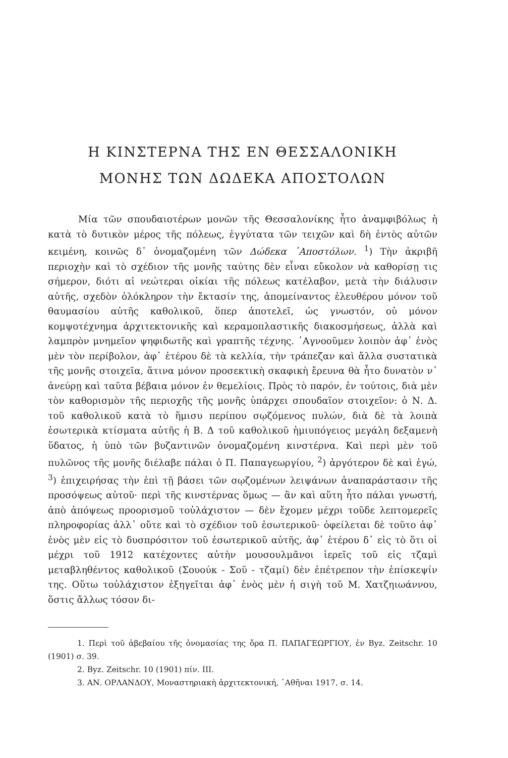Η ΚΙΝΣΤΕΡΝΑ ΤΗΣ ΕΝ ΘΕΣΣΑΛΟΝΙΚΗ
ΜΟΝΗΣ ΤΩΝ ΔΩΔΕΚΑ ΑΠΟΣΤΟΛΩΝ
Μία τῶν σπουδαιοτέρων μονῶν τῆς Θεσσαλονίκης ἦτο ἀναμφιβόλως ἡ κατὰ τὸ δυτικὸν μέρος τῆς πόλεως, ἐγγύτατα τῶν τειχῶν καὶ δὴ ἐντὸς αὐτῶν κειμένη, κοινῶς δ᾽ ὀνομαζομένη τῶν Δώδεκα ᾽Αποστόλων. <sup>1</sup>) Τὴν ἀκριβῆ περιοχὴν καὶ τὸ σχέδιον τῆς μονῆς ταύτης δὲν εἶναι εὔκολον νὰ καθορίσῃ τις σήμερον, διότι αἱ νεώτεραι οἰκίαι τῆς πόλεως κατέλαβον, μετὰ τὴν διάλυσιν αὐτῆς, σχεδὸν ὁλόκληρον τὴν ἔκτασίν της, ἀπομείναντος ἐλευθέρου μόνον τοῦ θαυμασίου αὐτῆς καθολικοῦ, ὅπερ ἀποτελεῖ, ὡς γνωστόν, οὐ μόνον κομψοτέχνημα ἀρχιτεκτονικῆς καὶ κεραμοπλαστικῆς διακοσμήσεως, ἀλλὰ καὶ λαμπρὸν μνημεῖον ψηφιδωτῆς καὶ γραπτῆς τέχνης. ᾽Αγνοοῦμεν λοιπὸν ἀφ᾽ ἑνὸς μὲν τὸν περίβολον, ἀφ᾽ ἑτέρου δὲ τὰ κελλία, τὴν τράπεζαν καὶ ἄλλα συστατικὰ τῆς μονῆς στοιχεῖα, ἅτινα μόνον προσεκτικὴ σκαφικὴ ἔρευνα θὰ ἦτο δυνατὸν ν᾽ ἀνεύρῃ καὶ ταῦτα βέβαια μόνον ἐν θεμελίοις. Πρὸς τὸ παρόν, ἐν τούτοις, διὰ μὲν τὸν καθορισμὸν τῆς περιοχῆς τῆς μονῆς ὑπάρχει σπουδαῖον στοιχεῖον: ὁ Ν. Δ. τοῦ καθολικοῦ κατὰ τὸ ἥμισυ περίπου σῳζόμενος πυλών, διὰ δὲ τὰ λοιπὰ ἐσωτερικὰ κτίσματα αὐτῆς ἡ Β. Δ τοῦ καθολικοῦ ἡμιυπόγειος μεγάλη δεξαμενὴ ὕδατος, ἡ ὑπὸ τῶν βυζαντινῶν ὀνομαζομένη κινστέρνα. Καὶ περὶ μὲν τοῦ πυλῶνος τῆς μονῆς διέλαβε πάλαι ὁ Π. Παπαγεωργίου, <sup>2</sup>) ἀργότερον δὲ καὶ ἐγώ, <sup>3</sup>) ἐπιχειρήσας τὴν ἐπὶ τῇ βάσει τῶν σῳζομένων λειψάνων ἀναπαράστασιν τῆς προσόψεως αὐτοῦ· περὶ τῆς κινστέρνας ὅμως — ἂν καὶ αὕτη ἦτο πάλαι γνωστή, ἀπὸ ἀπόψεως προορισμοῦ τοὐλάχιστον — δὲν ἔχομεν μέχρι τοῦδε λεπτομερεῖς πληροφορίας ἀλλ᾽ οὔτε καὶ τὸ σχέδιον τοῦ ἐσωτερικοῦ· ὀφείλεται δὲ τοῦτο ἀφ᾽ ἑνὸς μὲν εἰς τὸ δυσπρόσιτον τοῦ ἐσωτερικοῦ αὐτῆς, ἀφ᾽ ἑτέρου δ᾽ εἰς τὸ ὅτι οἱ μέχρι τοῦ 1912 κατέχοντες αὐτὴν μουσουλμᾶνοι ἱερεῖς τοῦ εἰς τζαμὶ μεταβληθέντος καθολικοῦ (Σουούκ - Σοῦ - τζαμί) δὲν ἐπέτρεπον τὴν ἐπίσκεψίν της. Οὕτω τοὐλάχιστον ἐξηγεῖται ἀφ᾽ ἑνὸς μὲν ἡ σιγὴ τοῦ Μ. Χατζηιωάννου, ὅστις ἄλλως τόσον δι-
1. Περὶ τοῦ ἀβεβαίου τῆς ὀνομασίας της ὅρα Π. ΠΑΠΑΓΕΩΡΓΙΟΥ, ἐν Byz. Zeitschr. 10 (1901) σ. 39.
2. Byz. Zeitschr. 10 (1901) πίν. III.
3. ΑΝ. ΟΡΛΑΝΔΟΥ, Μοναστηριακὴ ἀρχιτεκτονική, ᾽Αθῆναι 1917, σ. 14.